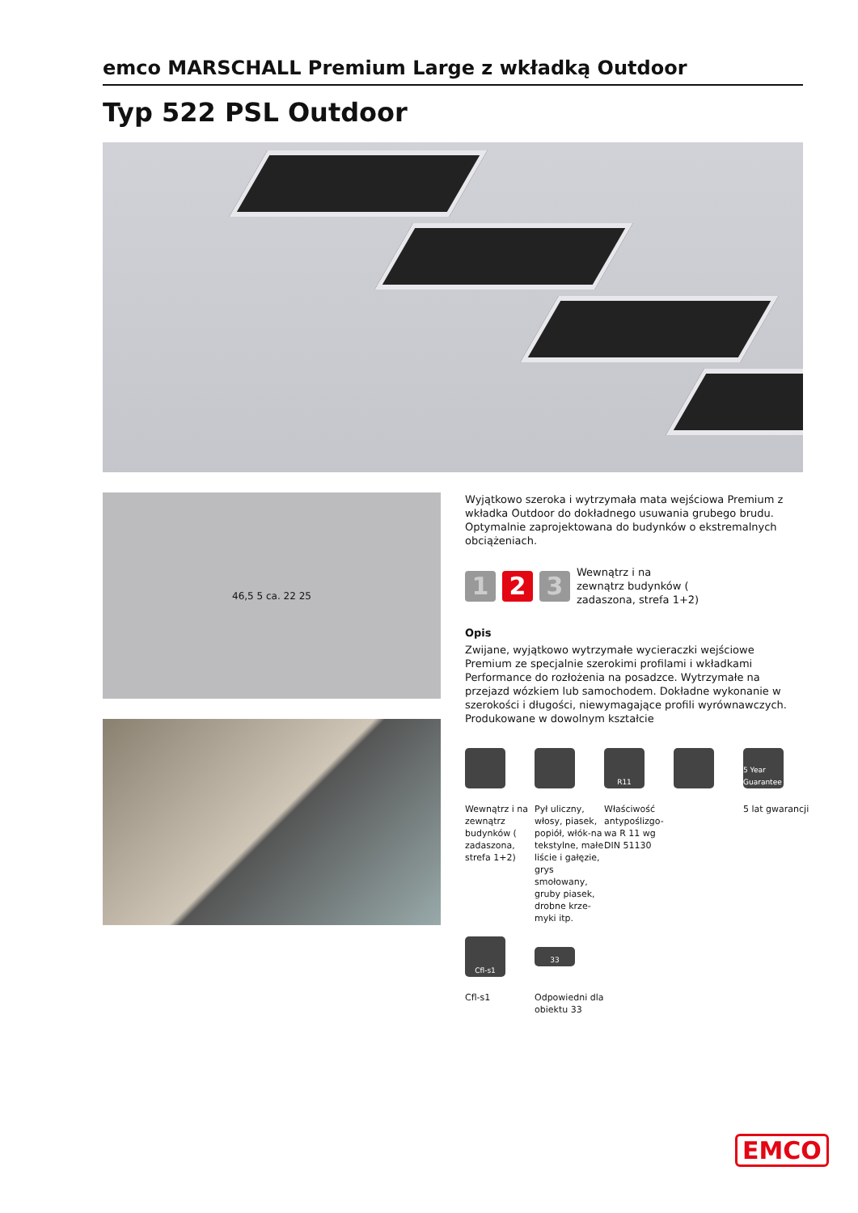emco MARSCHALL Premium Large z wkładką Outdoor
Typ 522 PSL Outdoor
46,5 5 ca. 22 25
Wyjątkowo szeroka i wytrzymała mata wejściowa Premium z wkładka Outdoor do dokładnego usuwania grubego brudu. Optymalnie zaprojektowana do budynków o ekstremalnych obciążeniach.
1 2 3
Wewnątrz i na
zewnątrz budynków (
zadaszona, strefa 1+2)
Opis
Zwijane, wyjątkowo wytrzymałe wycieraczki wejściowe Premium ze specjalnie szerokimi profilami i wkładkami Performance do rozłożenia na posadzce. Wytrzymałe na przejazd wózkiem lub samochodem. Dokładne wykonanie w szerokości i długości, niewymagające profili wyrównawczych. Produkowane w dowolnym kształcie
Wewnątrz i na zewnątrz budynków ( zadaszona, strefa 1+2)
Pył uliczny, włosy, piasek, popiół, włók-na tekstylne, małe liście i gałęzie, grys smołowany, gruby piasek, drobne krze-myki itp.
R11
Właściwość antypoślizgo-wa R 11 wg DIN 51130
5 Year Guarantee
5 lat gwarancji
Cfl-s1
Cfl-s1
33
Odpowiedni dla obiektu 33
EMCO